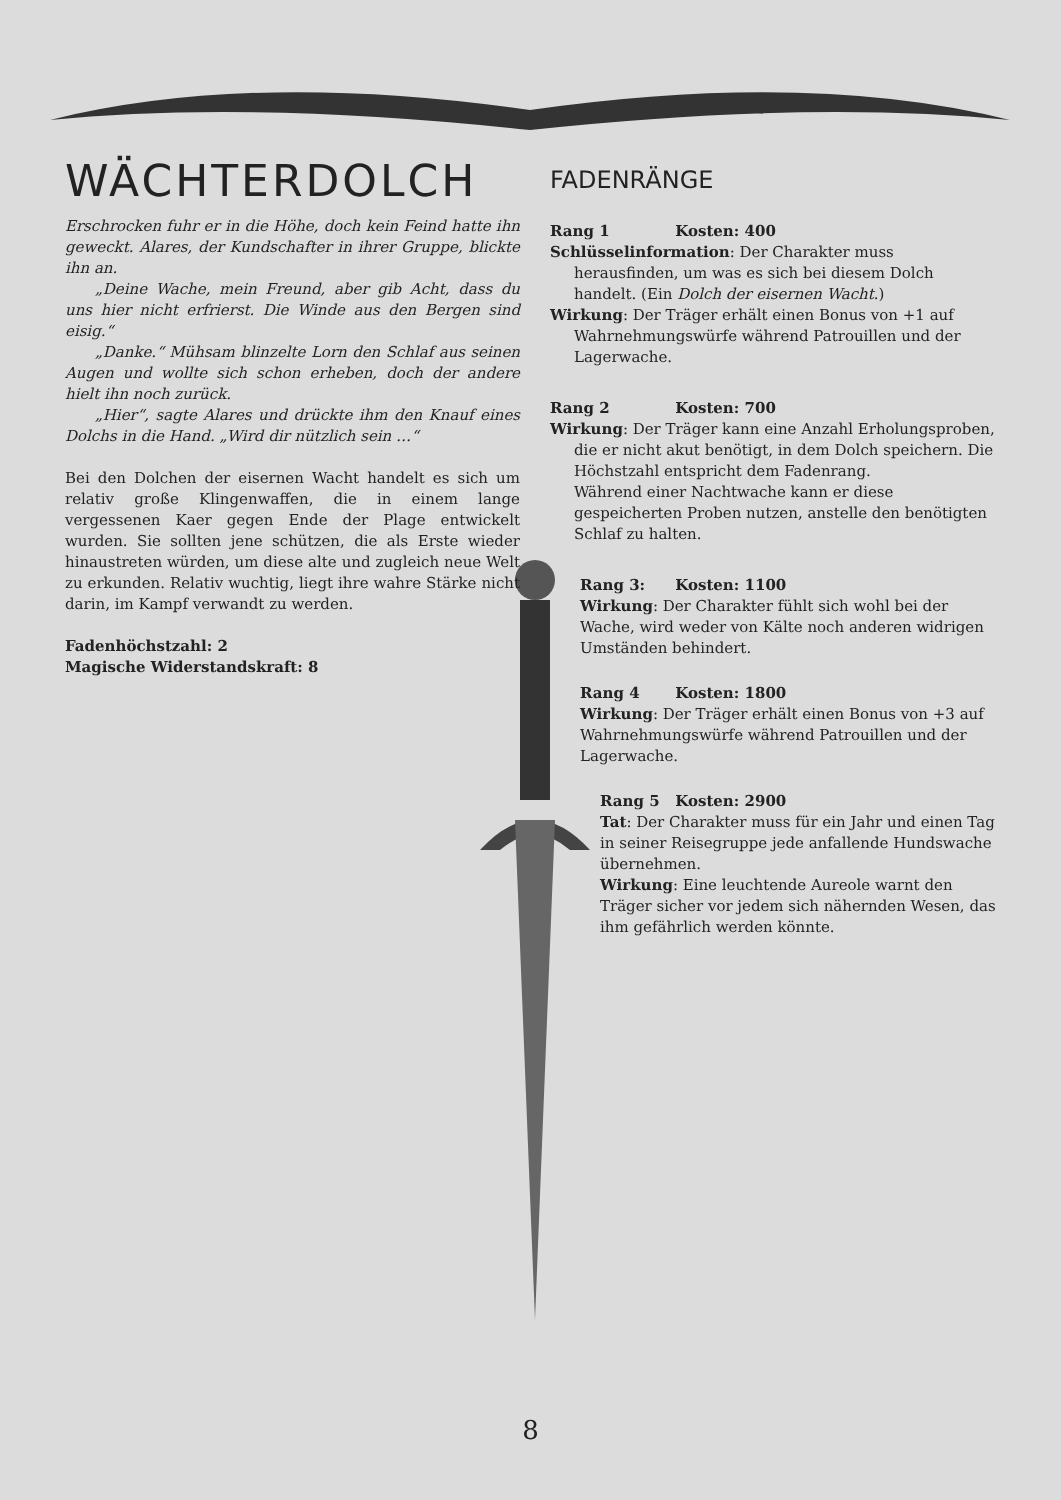WÄCHTERDOLCH
Erschrocken fuhr er in die Höhe, doch kein Feind hatte ihn geweckt. Alares, der Kundschafter in ihrer Gruppe, blickte ihn an.
„Deine Wache, mein Freund, aber gib Acht, dass du uns hier nicht erfrierst. Die Winde aus den Bergen sind eisig.“
„Danke.“ Mühsam blinzelte Lorn den Schlaf aus seinen Augen und wollte sich schon erheben, doch der andere hielt ihn noch zurück.
„Hier“, sagte Alares und drückte ihm den Knauf eines Dolchs in die Hand. „Wird dir nützlich sein …“
Bei den Dolchen der eisernen Wacht handelt es sich um relativ große Klingenwaffen, die in einem lange vergessenen Kaer gegen Ende der Plage entwickelt wurden. Sie sollten jene schützen, die als Erste wieder hinaustreten würden, um diese alte und zugleich neue Welt zu erkunden. Relativ wuchtig, liegt ihre wahre Stärke nicht darin, im Kampf verwandt zu werden.
Fadenhöchstzahl: 2
Magische Widerstandskraft: 8
FADENRÄNGE
Rang 1 Kosten: 400
Schlüsselinformation: Der Charakter muss herausfinden, um was es sich bei diesem Dolch handelt. (Ein Dolch der eisernen Wacht.)
Wirkung: Der Träger erhält einen Bonus von +1 auf Wahrnehmungswürfe während Patrouillen und der Lagerwache.
Rang 2 Kosten: 700
Wirkung: Der Träger kann eine Anzahl Erholungsproben, die er nicht akut benötigt, in dem Dolch speichern. Die Höchstzahl entspricht dem Fadenrang.
Während einer Nachtwache kann er diese gespeicherten Proben nutzen, anstelle den benötigten Schlaf zu halten.
Rang 3: Kosten: 1100
Wirkung: Der Charakter fühlt sich wohl bei der Wache, wird weder von Kälte noch anderen widrigen Umständen behindert.
Rang 4 Kosten: 1800
Wirkung: Der Träger erhält einen Bonus von +3 auf Wahrnehmungswürfe während Patrouillen und der Lagerwache.
Rang 5 Kosten: 2900
Tat: Der Charakter muss für ein Jahr und einen Tag in seiner Reisegruppe jede anfallende Hundswache übernehmen.
Wirkung: Eine leuchtende Aureole warnt den Träger sicher vor jedem sich nähernden Wesen, das ihm gefährlich werden könnte.
8